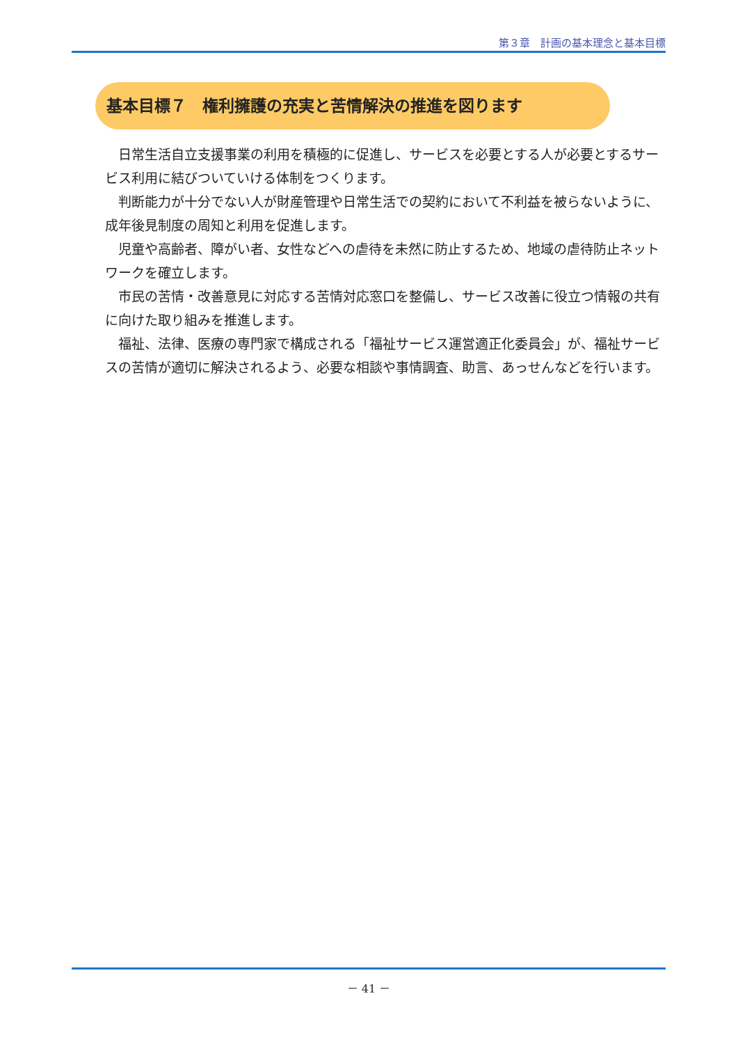第３章　計画の基本理念と基本目標
基本目標７　権利擁護の充実と苦情解決の推進を図ります
日常生活自立支援事業の利用を積極的に促進し、サービスを必要とする人が必要とするサービス利用に結びついていける体制をつくります。
判断能力が十分でない人が財産管理や日常生活での契約において不利益を被らないように、成年後見制度の周知と利用を促進します。
児童や高齢者、障がい者、女性などへの虐待を未然に防止するため、地域の虐待防止ネットワークを確立します。
市民の苦情・改善意見に対応する苦情対応窓口を整備し、サービス改善に役立つ情報の共有に向けた取り組みを推進します。
福祉、法律、医療の専門家で構成される「福祉サービス運営適正化委員会」が、福祉サービスの苦情が適切に解決されるよう、必要な相談や事情調査、助言、あっせんなどを行います。
－ 41 －